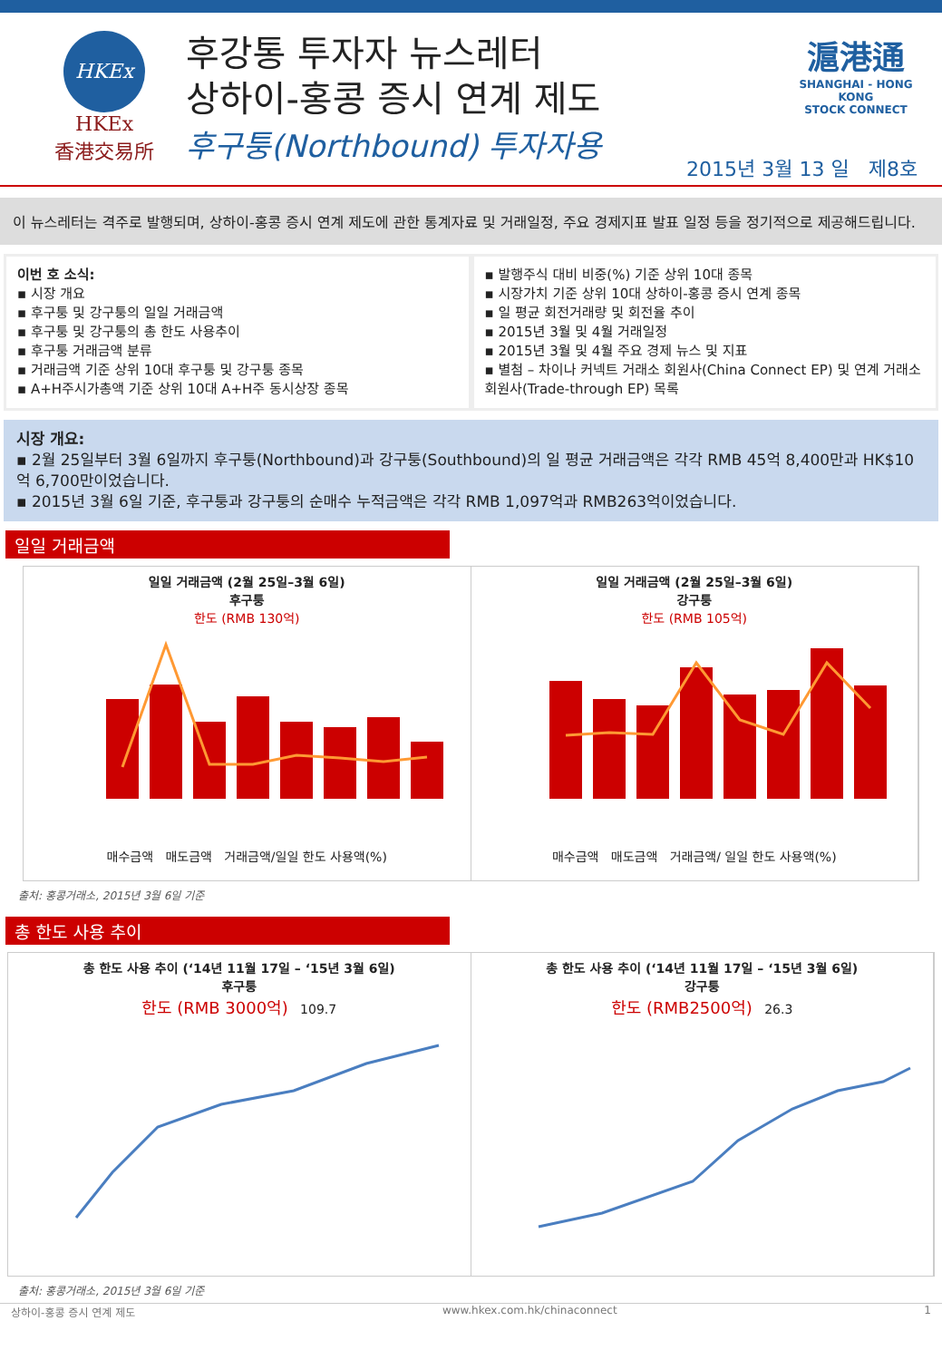HKEx
HKEx
香港交易所
후강통 투자자 뉴스레터
상하이-홍콩 증시 연계 제도
후구퉁(Northbound) 투자자용
滬港通
SHANGHAI - HONG KONG
STOCK CONNECT
2015년 3월 13 일 제8호
이 뉴스레터는 격주로 발행되며, 상하이-홍콩 증시 연계 제도에 관한 통계자료 및 거래일정, 주요 경제지표 발표 일정 등을 정기적으로 제공해드립니다.
이번 호 소식:
▪ 시장 개요
▪ 후구퉁 및 강구퉁의 일일 거래금액
▪ 후구퉁 및 강구퉁의 총 한도 사용추이
▪ 후구퉁 거래금액 분류
▪ 거래금액 기준 상위 10대 후구퉁 및 강구퉁 종목
▪ A+H주시가총액 기준 상위 10대 A+H주 동시상장 종목
▪ 발행주식 대비 비중(%) 기준 상위 10대 종목
▪ 시장가치 기준 상위 10대 상하이-홍콩 증시 연계 종목
▪ 일 평균 회전거래량 및 회전율 추이
▪ 2015년 3월 및 4월 거래일정
▪ 2015년 3월 및 4월 주요 경제 뉴스 및 지표
▪ 별첨 – 차이나 커넥트 거래소 회원사(China Connect EP) 및 연계 거래소 회원사(Trade-through EP) 목록
시장 개요:
▪ 2월 25일부터 3월 6일까지 후구퉁(Northbound)과 강구퉁(Southbound)의 일 평균 거래금액은 각각 RMB 45억 8,400만과 HK$10억 6,700만이었습니다.
▪ 2015년 3월 6일 기준, 후구퉁과 강구퉁의 순매수 누적금액은 각각 RMB 1,097억과 RMB263억이었습니다.
일일 거래금액
일일 거래금액 (2월 25일–3월 6일)
후구퉁
한도 (RMB 130억)
매수금액 매도금액 거래금액/일일 한도 사용액(%)
일일 거래금액 (2월 25일–3월 6일)
강구퉁
한도 (RMB 105억)
매수금액 매도금액 거래금액/ 일일 한도 사용액(%)
출처: 홍콩거래소, 2015년 3월 6일 기준
총 한도 사용 추이
총 한도 사용 추이 (‘14년 11월 17일 – ‘15년 3월 6일)
후구퉁
한도 (RMB 3000억) 109.7
총 한도 사용 추이 (‘14년 11월 17일 – ‘15년 3월 6일)
강구퉁
한도 (RMB2500억) 26.3
출처: 홍콩거래소, 2015년 3월 6일 기준
상하이-홍콩 증시 연계 제도 www.hkex.com.hk/chinaconnect 1